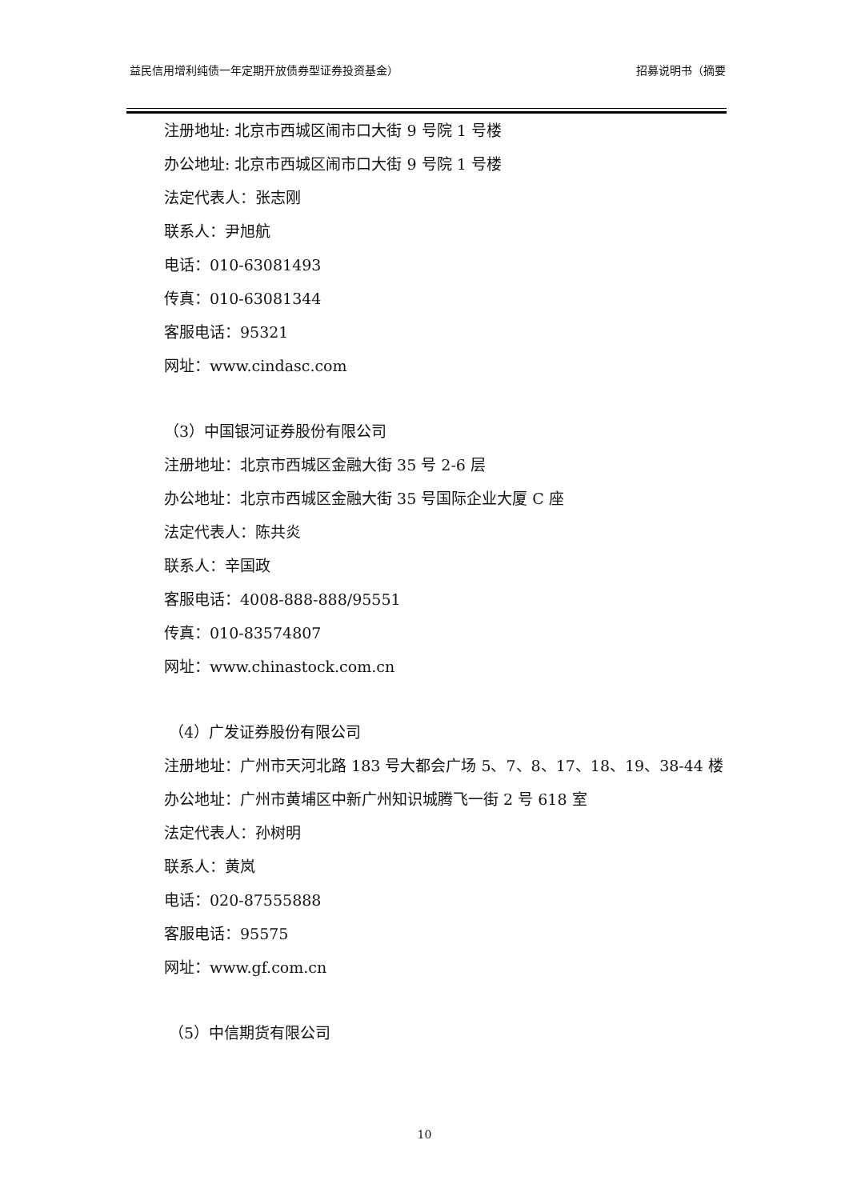益民信用增利纯债一年定期开放债券型证券投资基金） 招募说明书（摘要
注册地址: 北京市西城区闹市口大街 9 号院 1 号楼
办公地址: 北京市西城区闹市口大街 9 号院 1 号楼
法定代表人：张志刚
联系人：尹旭航
电话：010-63081493
传真：010-63081344
客服电话：95321
网址：www.cindasc.com
（3）中国银河证券股份有限公司
注册地址：北京市西城区金融大街 35 号 2-6 层
办公地址：北京市西城区金融大街 35 号国际企业大厦 C 座
法定代表人：陈共炎
联系人：辛国政
客服电话：4008-888-888/95551
传真：010-83574807
网址：www.chinastock.com.cn
（4）广发证券股份有限公司
注册地址：广州市天河北路 183 号大都会广场 5、7、8、17、18、19、38-44 楼
办公地址：广州市黄埔区中新广州知识城腾飞一街 2 号 618 室
法定代表人：孙树明
联系人：黄岚
电话：020-87555888
客服电话：95575
网址：www.gf.com.cn
（5）中信期货有限公司
10